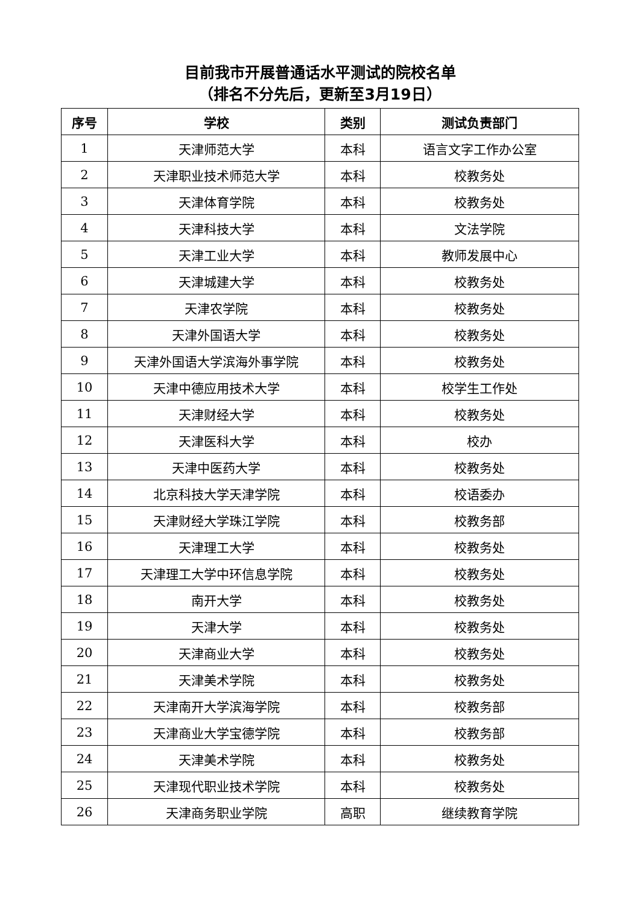目前我市开展普通话水平测试的院校名单
（排名不分先后，更新至3月19日）
| 序号 | 学校 | 类别 | 测试负责部门 |
| --- | --- | --- | --- |
| 1 | 天津师范大学 | 本科 | 语言文字工作办公室 |
| 2 | 天津职业技术师范大学 | 本科 | 校教务处 |
| 3 | 天津体育学院 | 本科 | 校教务处 |
| 4 | 天津科技大学 | 本科 | 文法学院 |
| 5 | 天津工业大学 | 本科 | 教师发展中心 |
| 6 | 天津城建大学 | 本科 | 校教务处 |
| 7 | 天津农学院 | 本科 | 校教务处 |
| 8 | 天津外国语大学 | 本科 | 校教务处 |
| 9 | 天津外国语大学滨海外事学院 | 本科 | 校教务处 |
| 10 | 天津中德应用技术大学 | 本科 | 校学生工作处 |
| 11 | 天津财经大学 | 本科 | 校教务处 |
| 12 | 天津医科大学 | 本科 | 校办 |
| 13 | 天津中医药大学 | 本科 | 校教务处 |
| 14 | 北京科技大学天津学院 | 本科 | 校语委办 |
| 15 | 天津财经大学珠江学院 | 本科 | 校教务部 |
| 16 | 天津理工大学 | 本科 | 校教务处 |
| 17 | 天津理工大学中环信息学院 | 本科 | 校教务处 |
| 18 | 南开大学 | 本科 | 校教务处 |
| 19 | 天津大学 | 本科 | 校教务处 |
| 20 | 天津商业大学 | 本科 | 校教务处 |
| 21 | 天津美术学院 | 本科 | 校教务处 |
| 22 | 天津南开大学滨海学院 | 本科 | 校教务部 |
| 23 | 天津商业大学宝德学院 | 本科 | 校教务部 |
| 24 | 天津美术学院 | 本科 | 校教务处 |
| 25 | 天津现代职业技术学院 | 本科 | 校教务处 |
| 26 | 天津商务职业学院 | 高职 | 继续教育学院 |